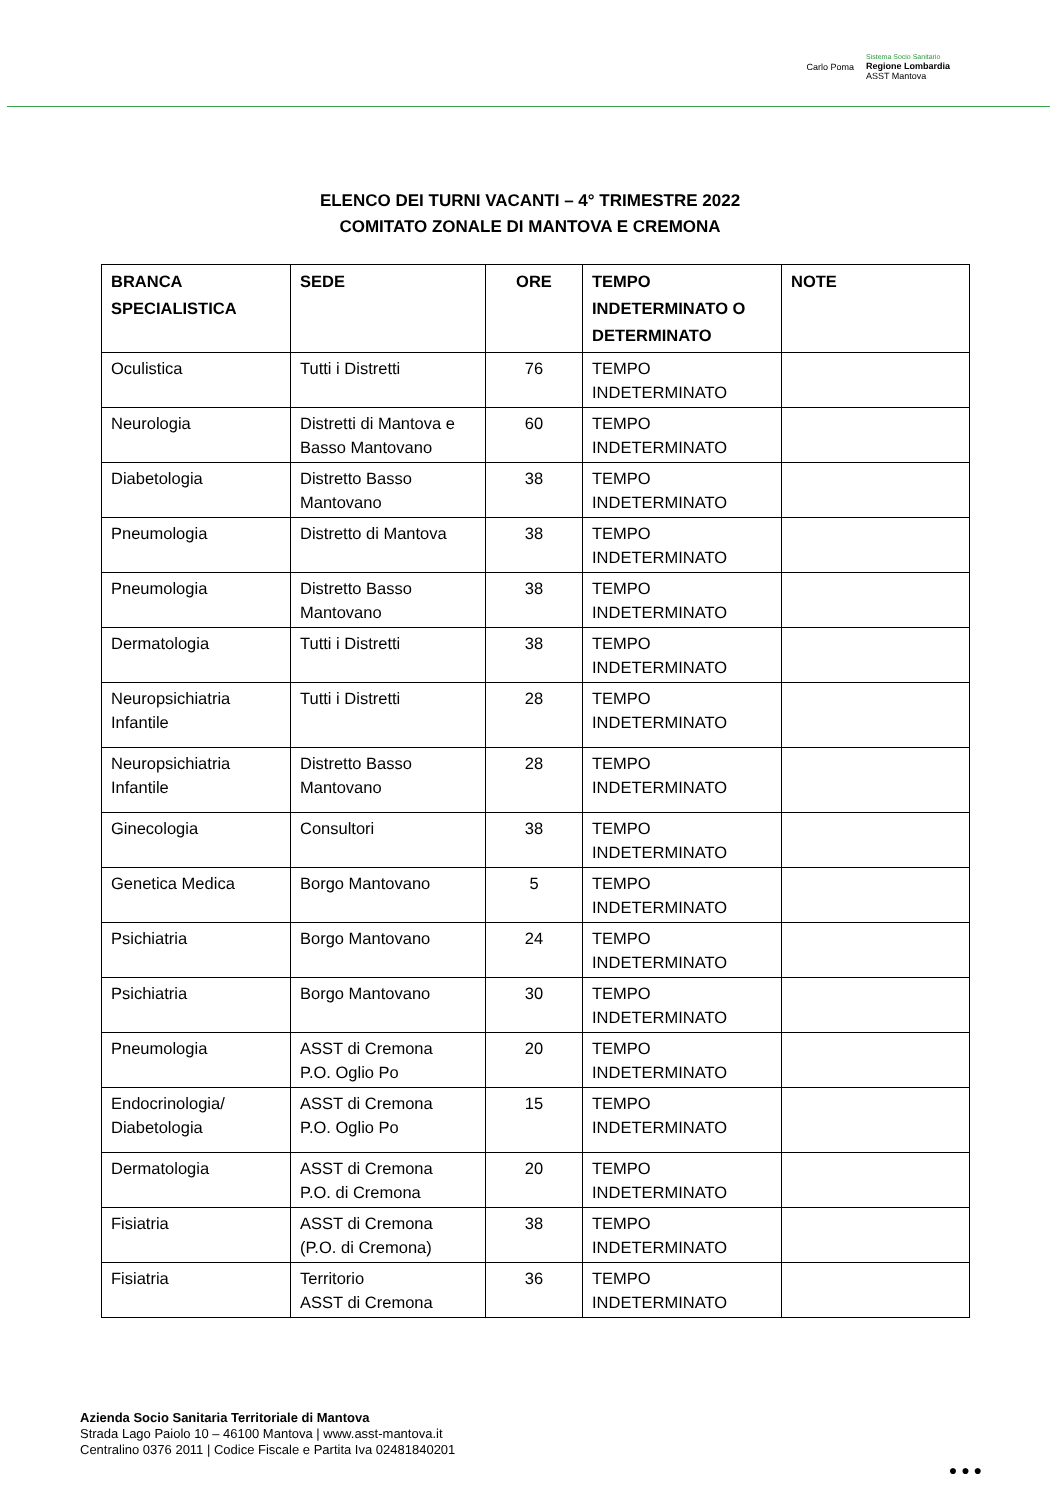Carlo Poma
Sistema Socio Sanitario
Regione Lombardia
ASST Mantova
ELENCO DEI TURNI VACANTI – 4° TRIMESTRE 2022
COMITATO ZONALE DI MANTOVA E CREMONA
| BRANCA SPECIALISTICA | SEDE | ORE | TEMPO INDETERMINATO O DETERMINATO | NOTE |
| --- | --- | --- | --- | --- |
| Oculistica | Tutti i Distretti | 76 | TEMPO INDETERMINATO | |
| Neurologia | Distretti di Mantova e Basso Mantovano | 60 | TEMPO INDETERMINATO | |
| Diabetologia | Distretto Basso Mantovano | 38 | TEMPO INDETERMINATO | |
| Pneumologia | Distretto di Mantova | 38 | TEMPO INDETERMINATO | |
| Pneumologia | Distretto Basso Mantovano | 38 | TEMPO INDETERMINATO | |
| Dermatologia | Tutti i Distretti | 38 | TEMPO INDETERMINATO | |
| Neuropsichiatria Infantile | Tutti i Distretti | 28 | TEMPO INDETERMINATO | |
| Neuropsichiatria Infantile | Distretto Basso Mantovano | 28 | TEMPO INDETERMINATO | |
| Ginecologia | Consultori | 38 | TEMPO INDETERMINATO | |
| Genetica Medica | Borgo Mantovano | 5 | TEMPO INDETERMINATO | |
| Psichiatria | Borgo Mantovano | 24 | TEMPO INDETERMINATO | |
| Psichiatria | Borgo Mantovano | 30 | TEMPO INDETERMINATO | |
| Pneumologia | ASST di Cremona P.O. Oglio Po | 20 | TEMPO INDETERMINATO | |
| Endocrinologia/ Diabetologia | ASST di Cremona P.O. Oglio Po | 15 | TEMPO INDETERMINATO | |
| Dermatologia | ASST di Cremona P.O. di Cremona | 20 | TEMPO INDETERMINATO | |
| Fisiatria | ASST di Cremona (P.O. di Cremona) | 38 | TEMPO INDETERMINATO | |
| Fisiatria | Territorio ASST di Cremona | 36 | TEMPO INDETERMINATO | |
Azienda Socio Sanitaria Territoriale di Mantova
Strada Lago Paiolo 10 – 46100 Mantova | www.asst-mantova.it
Centralino 0376 2011 | Codice Fiscale e Partita Iva 02481840201
● ● ●